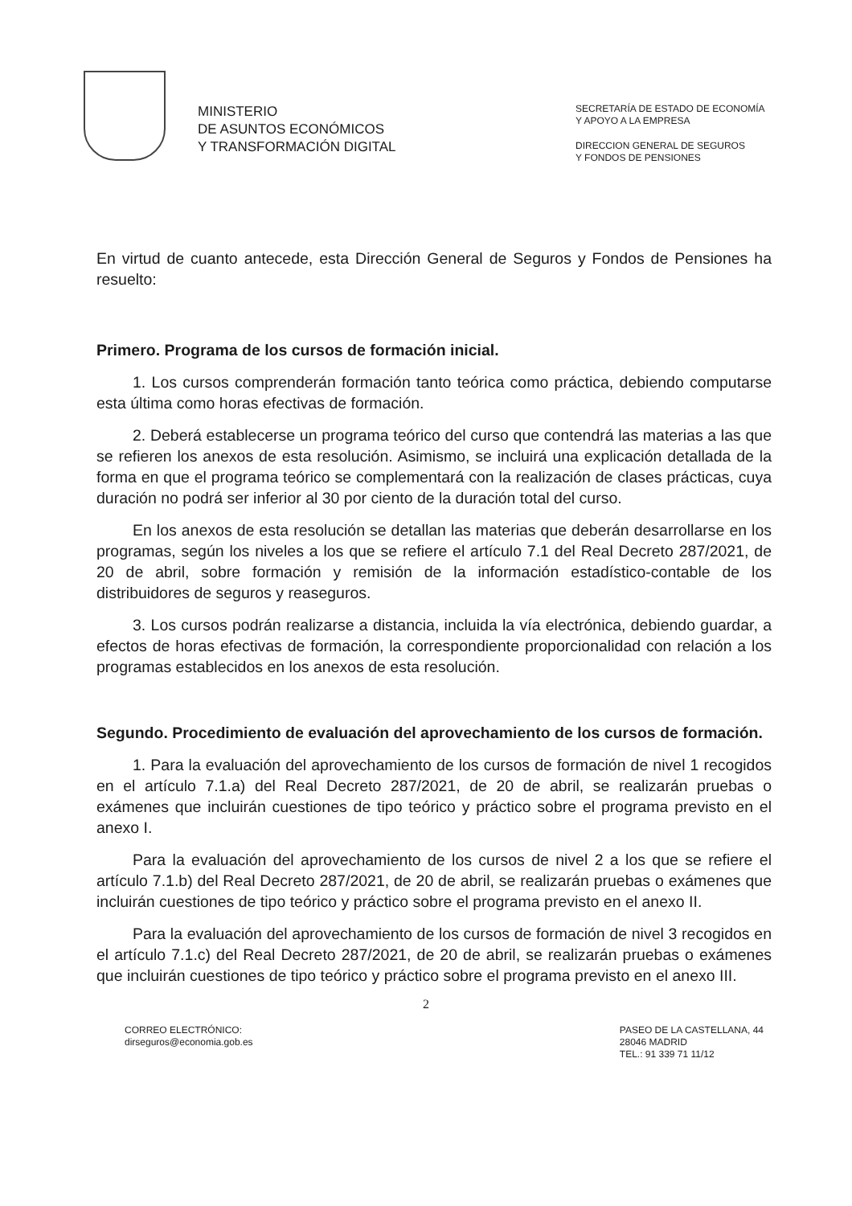MINISTERIO
DE ASUNTOS ECONÓMICOS
Y TRANSFORMACIÓN DIGITAL
SECRETARÍA DE ESTADO DE ECONOMÍA
Y APOYO A LA EMPRESA
DIRECCION GENERAL DE SEGUROS
Y FONDOS DE PENSIONES
En virtud de cuanto antecede, esta Dirección General de Seguros y Fondos de Pensiones ha resuelto:
Primero. Programa de los cursos de formación inicial.
1. Los cursos comprenderán formación tanto teórica como práctica, debiendo computarse esta última como horas efectivas de formación.
2. Deberá establecerse un programa teórico del curso que contendrá las materias a las que se refieren los anexos de esta resolución. Asimismo, se incluirá una explicación detallada de la forma en que el programa teórico se complementará con la realización de clases prácticas, cuya duración no podrá ser inferior al 30 por ciento de la duración total del curso.
En los anexos de esta resolución se detallan las materias que deberán desarrollarse en los programas, según los niveles a los que se refiere el artículo 7.1 del Real Decreto 287/2021, de 20 de abril, sobre formación y remisión de la información estadístico-contable de los distribuidores de seguros y reaseguros.
3. Los cursos podrán realizarse a distancia, incluida la vía electrónica, debiendo guardar, a efectos de horas efectivas de formación, la correspondiente proporcionalidad con relación a los programas establecidos en los anexos de esta resolución.
Segundo. Procedimiento de evaluación del aprovechamiento de los cursos de formación.
1. Para la evaluación del aprovechamiento de los cursos de formación de nivel 1 recogidos en el artículo 7.1.a) del Real Decreto 287/2021, de 20 de abril, se realizarán pruebas o exámenes que incluirán cuestiones de tipo teórico y práctico sobre el programa previsto en el anexo I.
Para la evaluación del aprovechamiento de los cursos de nivel 2 a los que se refiere el artículo 7.1.b) del Real Decreto 287/2021, de 20 de abril, se realizarán pruebas o exámenes que incluirán cuestiones de tipo teórico y práctico sobre el programa previsto en el anexo II.
Para la evaluación del aprovechamiento de los cursos de formación de nivel 3 recogidos en el artículo 7.1.c) del Real Decreto 287/2021, de 20 de abril, se realizarán pruebas o exámenes que incluirán cuestiones de tipo teórico y práctico sobre el programa previsto en el anexo III.
2
CORREO ELECTRÓNICO:
dirseguros@economia.gob.es
PASEO DE LA CASTELLANA, 44
28046 MADRID
TEL.: 91 339 71 11/12